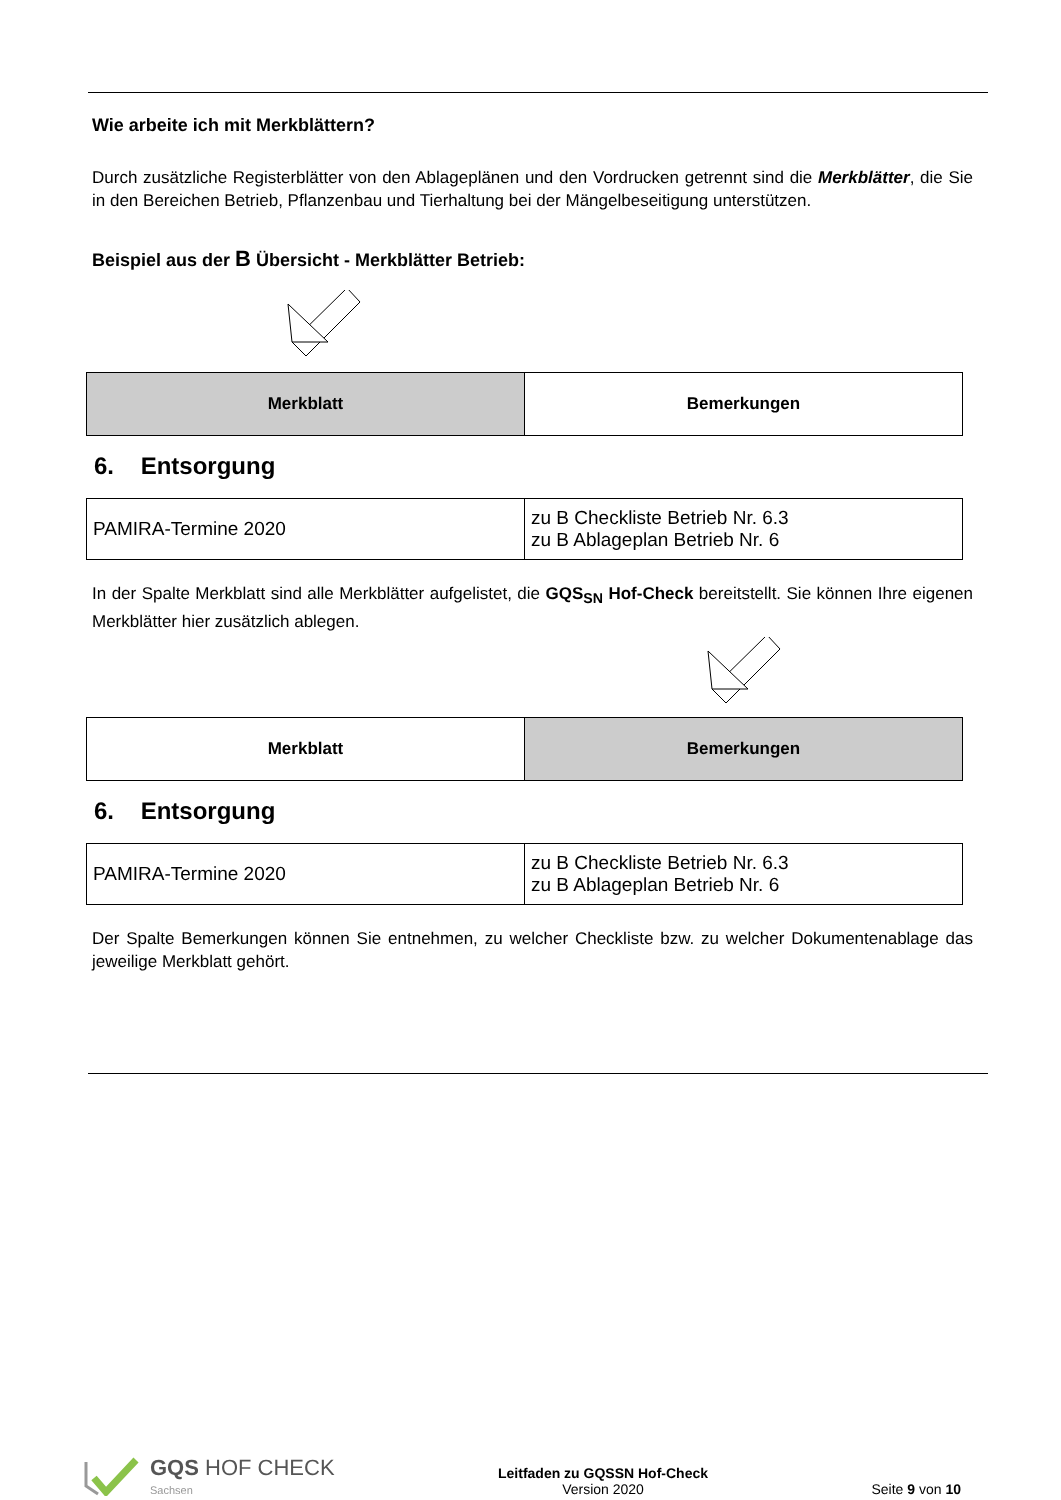Wie arbeite ich mit Merkblättern?
Durch zusätzliche Registerblätter von den Ablageplänen und den Vordrucken getrennt sind die Merkblätter, die Sie in den Bereichen Betrieb, Pflanzenbau und Tierhaltung bei der Mängelbeseitigung unterstützen.
Beispiel aus der B Übersicht - Merkblätter Betrieb:
| Merkblatt | Bemerkungen |
| --- | --- |
6. Entsorgung
| PAMIRA-Termine 2020 | zu B Checkliste Betrieb Nr. 6.3 zu B Ablageplan Betrieb Nr. 6 |
In der Spalte Merkblatt sind alle Merkblätter aufgelistet, die GQS<sub>SN</sub> Hof-Check bereitstellt. Sie können Ihre eigenen Merkblätter hier zusätzlich ablegen.
| Merkblatt | Bemerkungen |
| --- | --- |
6. Entsorgung
| PAMIRA-Termine 2020 | zu B Checkliste Betrieb Nr. 6.3 zu B Ablageplan Betrieb Nr. 6 |
Der Spalte Bemerkungen können Sie entnehmen, zu welcher Checkliste bzw. zu welcher Dokumentenablage das jeweilige Merkblatt gehört.
GQS HOF CHECK
Sachsen
Leitfaden zu GQSSN Hof-Check
Version 2020
Seite 9 von 10